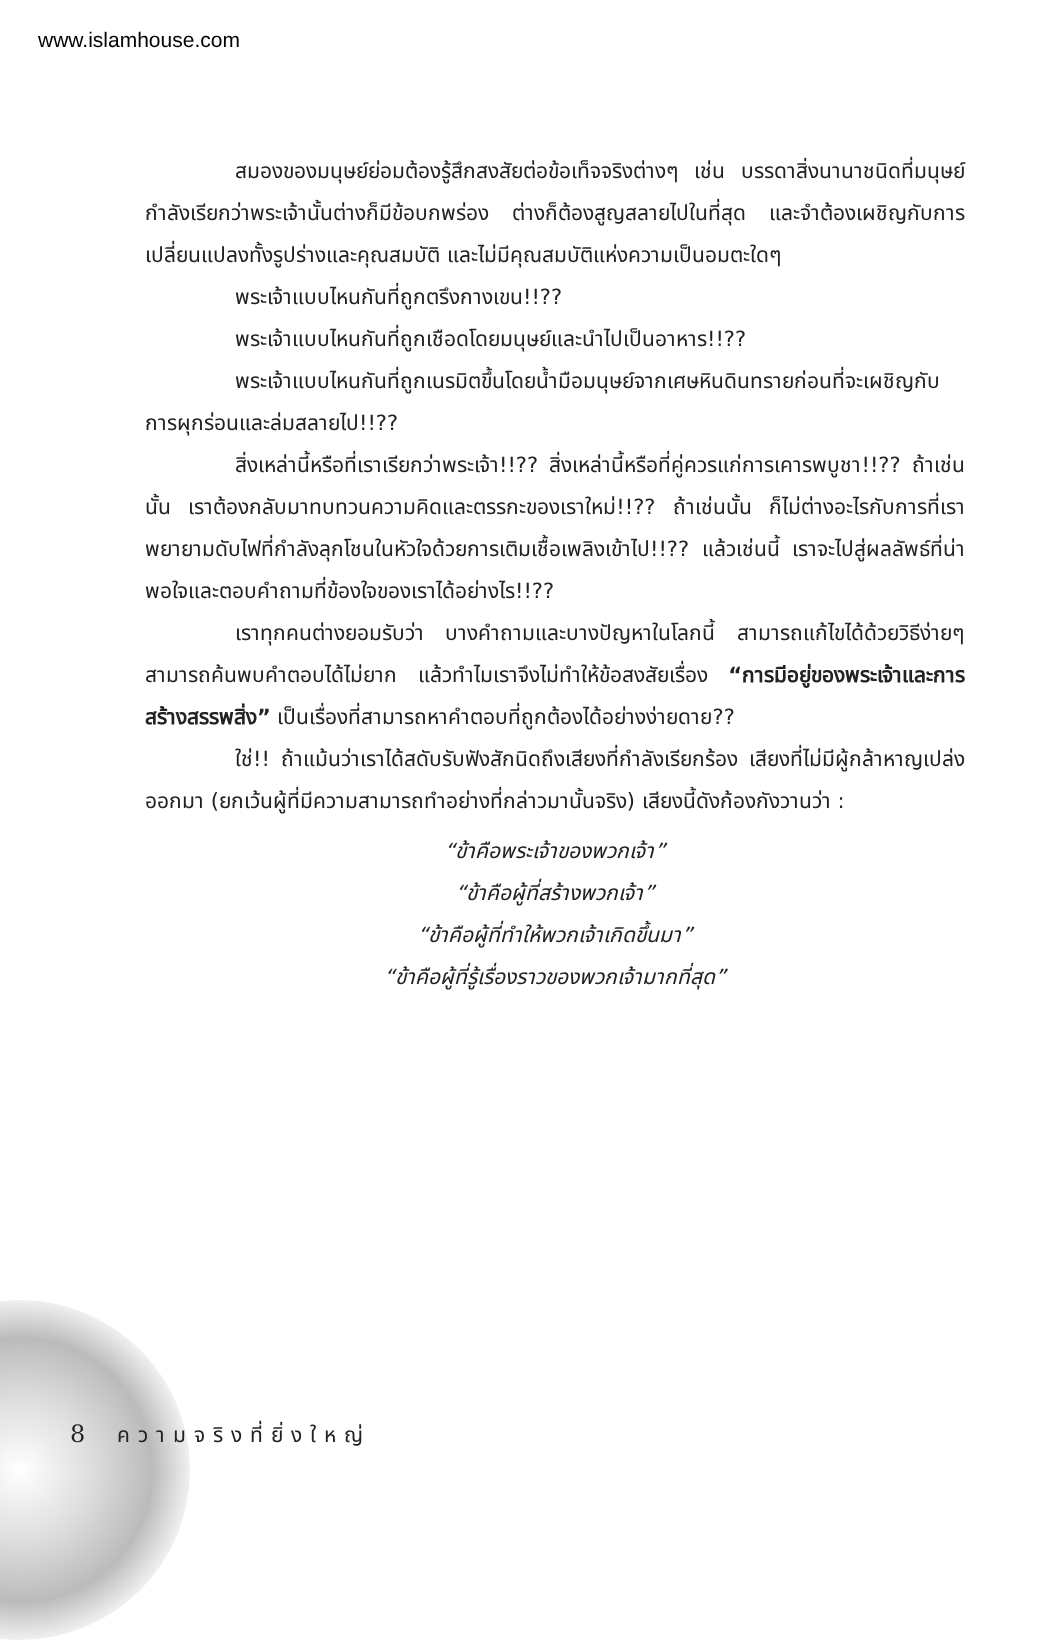www.islamhouse.com
สมองของมนุษย์ย่อมต้องรู้สึกสงสัยต่อข้อเท็จจริงต่างๆ เช่น บรรดาสิ่งนานาชนิดที่มนุษย์กำลังเรียกว่าพระเจ้านั้นต่างก็มีข้อบกพร่อง ต่างก็ต้องสูญสลายไปในที่สุด และจำต้องเผชิญกับการเปลี่ยนแปลงทั้งรูปร่างและคุณสมบัติ และไม่มีคุณสมบัติแห่งความเป็นอมตะใดๆ
พระเจ้าแบบไหนกันที่ถูกตรึงกางเขน!!??
พระเจ้าแบบไหนกันที่ถูกเชือดโดยมนุษย์และนำไปเป็นอาหาร!!??
พระเจ้าแบบไหนกันที่ถูกเนรมิตขึ้นโดยน้ำมือมนุษย์จากเศษหินดินทรายก่อนที่จะเผชิญกับการผุกร่อนและล่มสลายไป!!??
สิ่งเหล่านี้หรือที่เราเรียกว่าพระเจ้า!!?? สิ่งเหล่านี้หรือที่คู่ควรแก่การเคารพบูชา!!?? ถ้าเช่นนั้น เราต้องกลับมาทบทวนความคิดและตรรกะของเราใหม่!!?? ถ้าเช่นนั้น ก็ไม่ต่างอะไรกับการที่เราพยายามดับไฟที่กำลังลุกโชนในหัวใจด้วยการเติมเชื้อเพลิงเข้าไป!!?? แล้วเช่นนี้ เราจะไปสู่ผลลัพธ์ที่น่าพอใจและตอบคำถามที่ข้องใจของเราได้อย่างไร!!??
เราทุกคนต่างยอมรับว่า บางคำถามและบางปัญหาในโลกนี้ สามารถแก้ไขได้ด้วยวิธีง่ายๆ สามารถค้นพบคำตอบได้ไม่ยาก แล้วทำไมเราจึงไม่ทำให้ข้อสงสัยเรื่อง “การมีอยู่ของพระเจ้าและการสร้างสรรพสิ่ง” เป็นเรื่องที่สามารถหาคำตอบที่ถูกต้องได้อย่างง่ายดาย??
ใช่!! ถ้าแม้นว่าเราได้สดับรับฟังสักนิดถึงเสียงที่กำลังเรียกร้อง เสียงที่ไม่มีผู้กล้าหาญเปล่งออกมา (ยกเว้นผู้ที่มีความสามารถทำอย่างที่กล่าวมานั้นจริง) เสียงนี้ดังก้องกังวานว่า :
“ข้าคือพระเจ้าของพวกเจ้า”
“ข้าคือผู้ที่สร้างพวกเจ้า”
“ข้าคือผู้ที่ทำให้พวกเจ้าเกิดขึ้นมา”
“ข้าคือผู้ที่รู้เรื่องราวของพวกเจ้ามากที่สุด”
8 ความจริงที่ยิ่งใหญ่